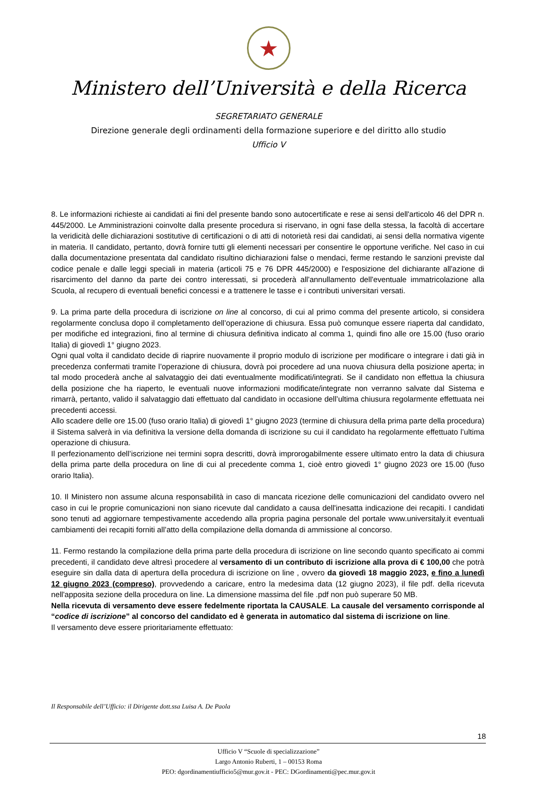★
Ministero dell’Università e della Ricerca
SEGRETARIATO GENERALE
Direzione generale degli ordinamenti della formazione superiore e del diritto allo studio
Ufficio V
8. Le informazioni richieste ai candidati ai fini del presente bando sono autocertificate e rese ai sensi dell'articolo 46 del DPR n. 445/2000. Le Amministrazioni coinvolte dalla presente procedura si riservano, in ogni fase della stessa, la facoltà di accertare la veridicità delle dichiarazioni sostitutive di certificazioni o di atti di notorietà resi dai candidati, ai sensi della normativa vigente in materia. Il candidato, pertanto, dovrà fornire tutti gli elementi necessari per consentire le opportune verifiche. Nel caso in cui dalla documentazione presentata dal candidato risultino dichiarazioni false o mendaci, ferme restando le sanzioni previste dal codice penale e dalle leggi speciali in materia (articoli 75 e 76 DPR 445/2000) e l'esposizione del dichiarante all'azione di risarcimento del danno da parte dei contro interessati, si procederà all'annullamento dell'eventuale immatricolazione alla Scuola, al recupero di eventuali benefici concessi e a trattenere le tasse e i contributi universitari versati.
9. La prima parte della procedura di iscrizione on line al concorso, di cui al primo comma del presente articolo, si considera regolarmente conclusa dopo il completamento dell’operazione di chiusura. Essa può comunque essere riaperta dal candidato, per modifiche ed integrazioni, fino al termine di chiusura definitiva indicato al comma 1, quindi fino alle ore 15.00 (fuso orario Italia) di giovedì 1° giugno 2023.
Ogni qual volta il candidato decide di riaprire nuovamente il proprio modulo di iscrizione per modificare o integrare i dati già in precedenza confermati tramite l’operazione di chiusura, dovrà poi procedere ad una nuova chiusura della posizione aperta; in tal modo procederà anche al salvataggio dei dati eventualmente modificati/integrati. Se il candidato non effettua la chiusura della posizione che ha riaperto, le eventuali nuove informazioni modificate/integrate non verranno salvate dal Sistema e rimarrà, pertanto, valido il salvataggio dati effettuato dal candidato in occasione dell’ultima chiusura regolarmente effettuata nei precedenti accessi.
Allo scadere delle ore 15.00 (fuso orario Italia) di giovedì 1° giugno 2023 (termine di chiusura della prima parte della procedura) il Sistema salverà in via definitiva la versione della domanda di iscrizione su cui il candidato ha regolarmente effettuato l’ultima operazione di chiusura.
Il perfezionamento dell’iscrizione nei termini sopra descritti, dovrà improrogabilmente essere ultimato entro la data di chiusura della prima parte della procedura on line di cui al precedente comma 1, cioè entro giovedì 1° giugno 2023 ore 15.00 (fuso orario Italia).
10. Il Ministero non assume alcuna responsabilità in caso di mancata ricezione delle comunicazioni del candidato ovvero nel caso in cui le proprie comunicazioni non siano ricevute dal candidato a causa dell'inesatta indicazione dei recapiti. I candidati sono tenuti ad aggiornare tempestivamente accedendo alla propria pagina personale del portale www.universitaly.it eventuali cambiamenti dei recapiti forniti all’atto della compilazione della domanda di ammissione al concorso.
11. Fermo restando la compilazione della prima parte della procedura di iscrizione on line secondo quanto specificato ai commi precedenti, il candidato deve altresì procedere al versamento di un contributo di iscrizione alla prova di € 100,00 che potrà eseguire sin dalla data di apertura della procedura di iscrizione on line , ovvero da giovedì 18 maggio 2023, e fino a lunedì 12 giugno 2023 (compreso), provvedendo a caricare, entro la medesima data (12 giugno 2023), il file pdf. della ricevuta nell'apposita sezione della procedura on line. La dimensione massima del file .pdf non può superare 50 MB.
Nella ricevuta di versamento deve essere fedelmente riportata la CAUSALE. La causale del versamento corrisponde al “codice di iscrizione” al concorso del candidato ed è generata in automatico dal sistema di iscrizione on line.
Il versamento deve essere prioritariamente effettuato:
Il Responsabile dell’Ufficio: il Dirigente dott.ssa Luisa A. De Paola
18
Ufficio V “Scuole di specializzazione”
Largo Antonio Ruberti, 1 – 00153 Roma
PEO: dgordinamentiufficio5@mur.gov.it - PEC: DGordinamenti@pec.mur.gov.it